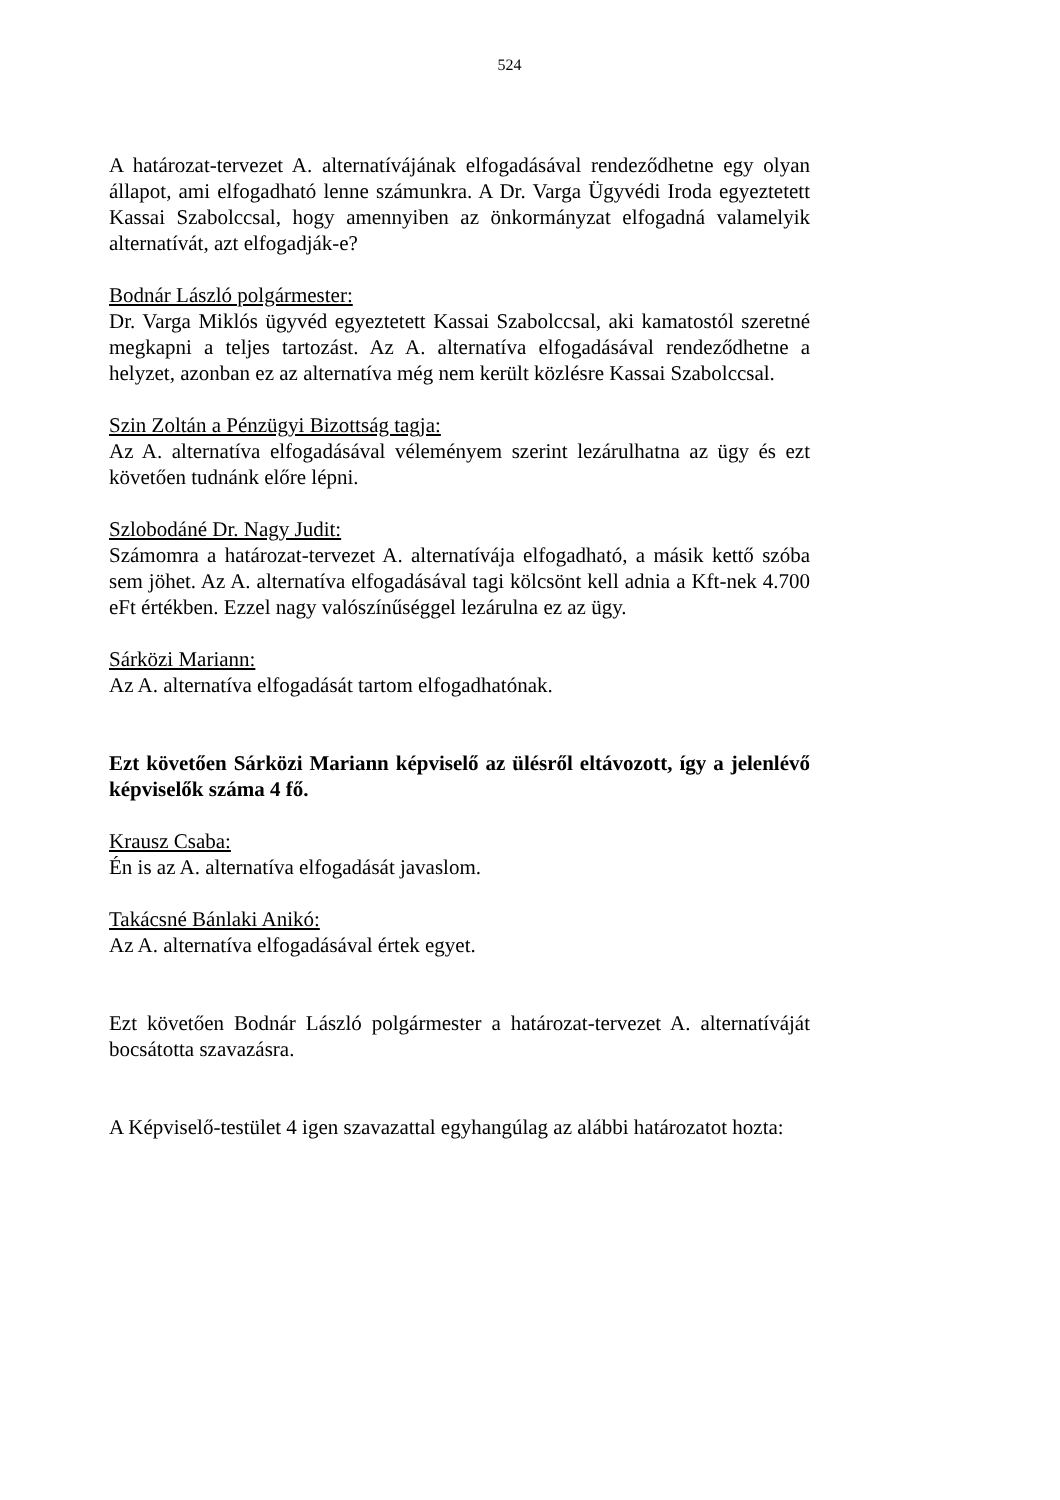524
A határozat-tervezet A. alternatívájának elfogadásával rendeződhetne egy olyan állapot, ami elfogadható lenne számunkra. A Dr. Varga Ügyvédi Iroda egyeztetett Kassai Szabolccsal, hogy amennyiben az önkormányzat elfogadná valamelyik alternatívát, azt elfogadják-e?
Bodnár László polgármester:
Dr. Varga Miklós ügyvéd egyeztetett Kassai Szabolccsal, aki kamatostól szeretné megkapni a teljes tartozást. Az A. alternatíva elfogadásával rendeződhetne a helyzet, azonban ez az alternatíva még nem került közlésre Kassai Szabolccsal.
Szin Zoltán a Pénzügyi Bizottság tagja:
Az A. alternatíva elfogadásával véleményem szerint lezárulhatna az ügy és ezt követően tudnánk előre lépni.
Szlobodáné Dr. Nagy Judit:
Számomra a határozat-tervezet A. alternatívája elfogadható, a másik kettő szóba sem jöhet. Az A. alternatíva elfogadásával tagi kölcsönt kell adnia a Kft-nek 4.700 eFt értékben. Ezzel nagy valószínűséggel lezárulna ez az ügy.
Sárközi Mariann:
Az A. alternatíva elfogadását tartom elfogadhatónak.
Ezt követően Sárközi Mariann képviselő az ülésről eltávozott, így a jelenlévő képviselők száma 4 fő.
Krausz Csaba:
Én is az A. alternatíva elfogadását javaslom.
Takácsné Bánlaki Anikó:
Az A. alternatíva elfogadásával értek egyet.
Ezt követően Bodnár László polgármester a határozat-tervezet A. alternatíváját bocsátotta szavazásra.
A Képviselő-testület 4 igen szavazattal egyhangúlag az alábbi határozatot hozta: